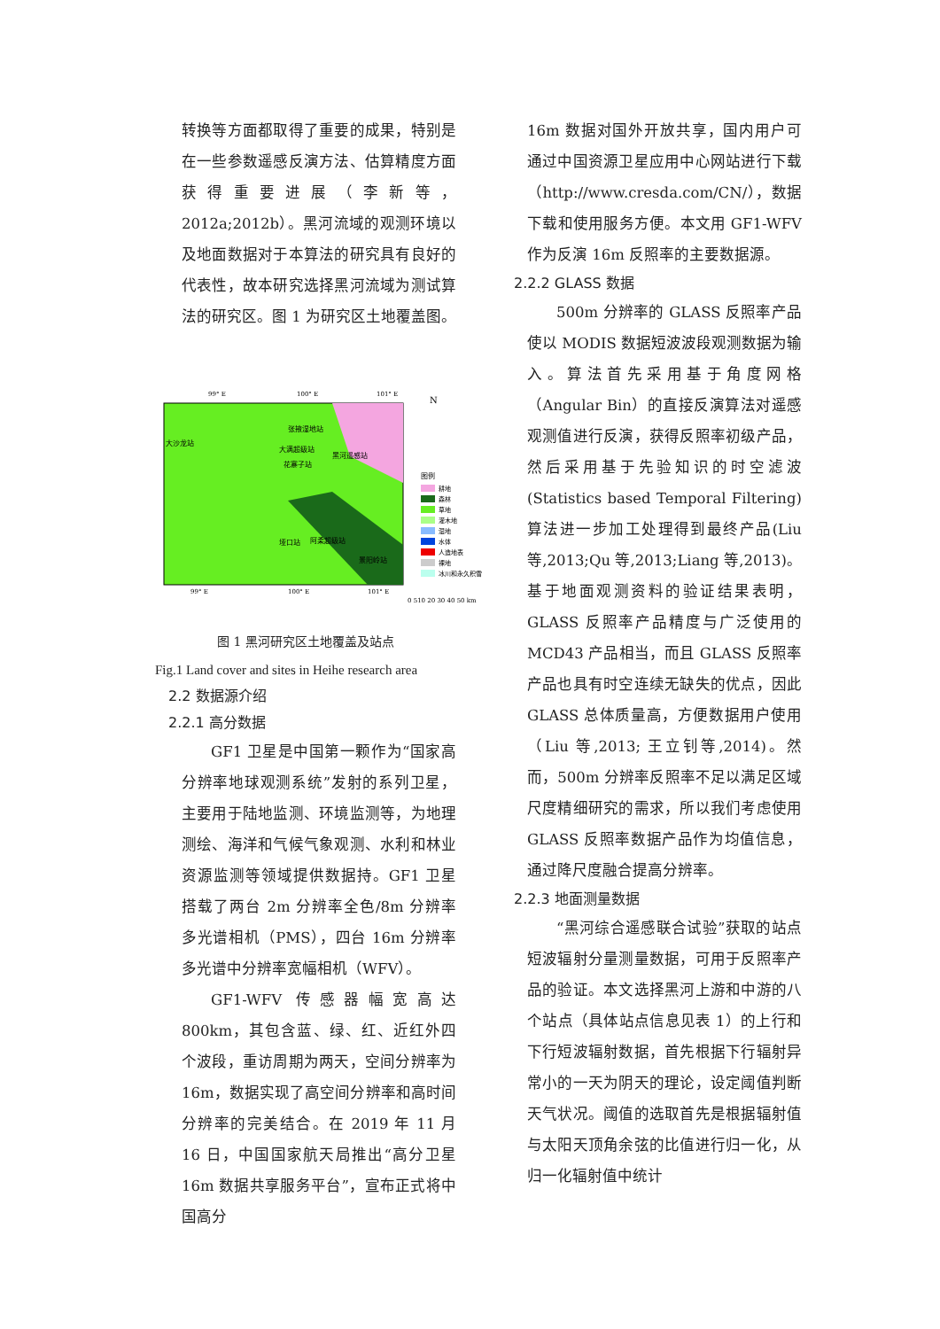转换等方面都取得了重要的成果，特别是在一些参数遥感反演方法、估算精度方面获得重要进展（李新等，2012a;2012b）。黑河流域的观测环境以及地面数据对于本算法的研究具有良好的代表性，故本研究选择黑河流域为测试算法的研究区。图 1 为研究区土地覆盖图。
99° E
100° E
101° E
大沙龙站
张掖湿地站
大满超级站
黑河遥感站
花寨子站
垭口站
阿柔超级站
景阳岭站
N
图例
耕地
森林
草地
灌木地
湿地
水体
人造地表
裸地
冰川和永久积雪
99° E
100° E
101° E
0 510 20 30 40 50 km
图 1 黑河研究区土地覆盖及站点
Fig.1 Land cover and sites in Heihe research area
2.2 数据源介绍
2.2.1 高分数据
GF1 卫星是中国第一颗作为“国家高分辨率地球观测系统”发射的系列卫星，主要用于陆地监测、环境监测等，为地理测绘、海洋和气候气象观测、水利和林业资源监测等领域提供数据持。GF1 卫星搭载了两台 2m 分辨率全色/8m 分辨率多光谱相机（PMS），四台 16m 分辨率多光谱中分辨率宽幅相机（WFV）。
GF1-WFV 传感器幅宽高达 800km，其包含蓝、绿、红、近红外四个波段，重访周期为两天，空间分辨率为 16m，数据实现了高空间分辨率和高时间分辨率的完美结合。在 2019 年 11 月 16 日，中国国家航天局推出“高分卫星 16m 数据共享服务平台”，宣布正式将中国高分
16m 数据对国外开放共享，国内用户可通过中国资源卫星应用中心网站进行下载（http://www.cresda.com/CN/），数据下载和使用服务方便。本文用 GF1-WFV 作为反演 16m 反照率的主要数据源。
2.2.2 GLASS 数据
500m 分辨率的 GLASS 反照率产品使以 MODIS 数据短波波段观测数据为输入。算法首先采用基于角度网格（Angular Bin）的直接反演算法对遥感观测值进行反演，获得反照率初级产品，然后采用基于先验知识的时空滤波(Statistics based Temporal Filtering)算法进一步加工处理得到最终产品(Liu 等,2013;Qu 等,2013;Liang 等,2013)。基于地面观测资料的验证结果表明，GLASS 反照率产品精度与广泛使用的 MCD43 产品相当，而且 GLASS 反照率产品也具有时空连续无缺失的优点，因此 GLASS 总体质量高，方便数据用户使用（Liu 等,2013; 王立钊等,2014)。然而，500m 分辨率反照率不足以满足区域尺度精细研究的需求，所以我们考虑使用 GLASS 反照率数据产品作为均值信息，通过降尺度融合提高分辨率。
2.2.3 地面测量数据
“黑河综合遥感联合试验”获取的站点短波辐射分量测量数据，可用于反照率产品的验证。本文选择黑河上游和中游的八个站点（具体站点信息见表 1）的上行和下行短波辐射数据，首先根据下行辐射异常小的一天为阴天的理论，设定阈值判断天气状况。阈值的选取首先是根据辐射值与太阳天顶角余弦的比值进行归一化，从归一化辐射值中统计